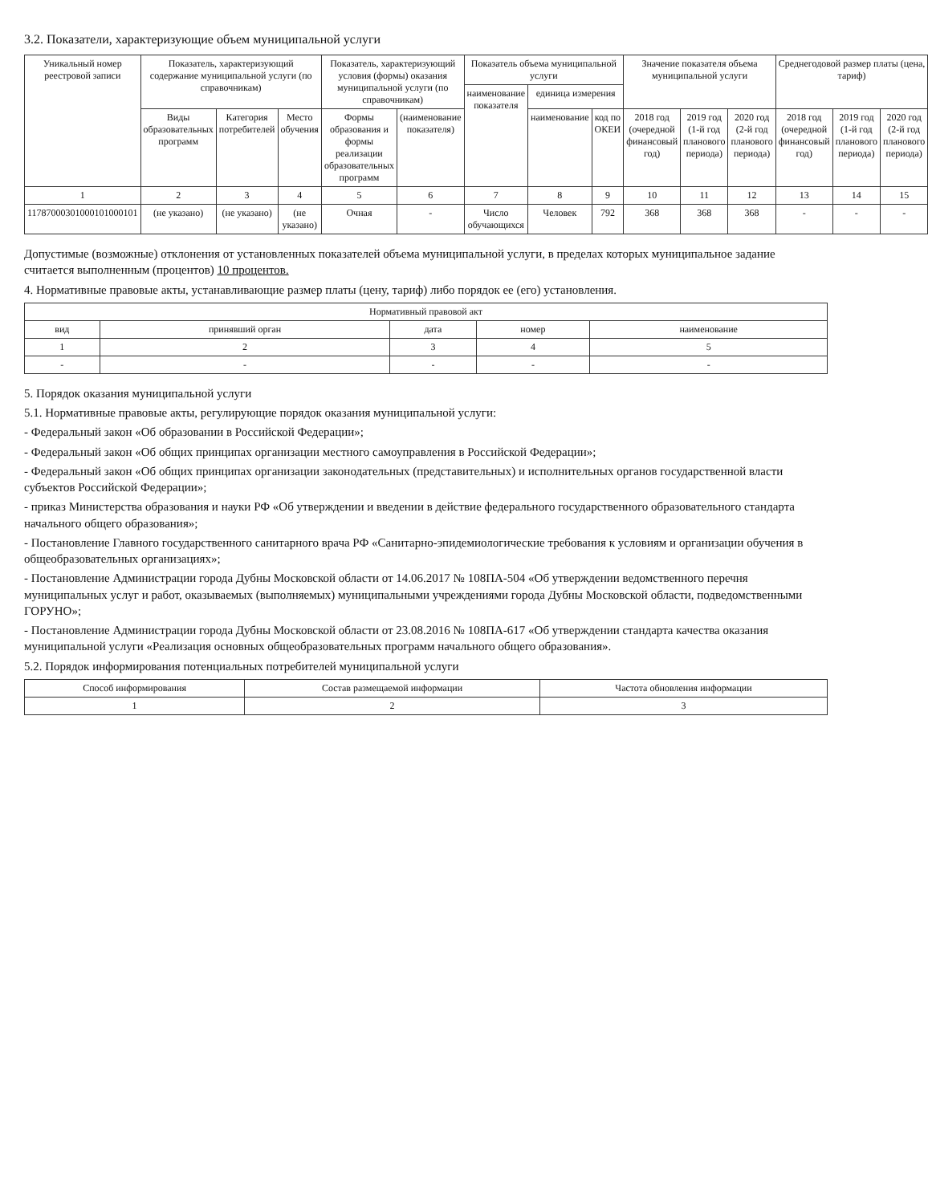3.2. Показатели, характеризующие объем муниципальной услуги
| Уникальный номер реестровой записи | Показатель, характеризующий содержание муниципальной услуги (по справочникам) | | | Показатель, характеризующий условия (формы) оказания муниципальной услуги (по справочникам) | | Показатель объема муниципальной услуги | | | Значение показателя объема муниципальной услуги | | | Среднегодовой размер платы (цена, тариф) | | |
| --- | --- | --- | --- | --- | --- | --- | --- | --- | --- | --- | --- | --- | --- | --- |
| | | | | | | наименование показателя | единица измерения | | | | | | | |
| | Виды образовательных программ | Категория потребителей | Место обучения | Формы образования и формы реализации образовательных программ | (наименование показателя) | | наименование | код по ОКЕИ | 2018 год (очередной финансовый год) | 2019 год (1-й год планового периода) | 2020 год (2-й год планового периода) | 2018 год (очередной финансовый год) | 2019 год (1-й год планового периода) | 2020 год (2-й год планового периода) |
| 1 | 2 | 3 | 4 | 5 | 6 | 7 | 8 | 9 | 10 | 11 | 12 | 13 | 14 | 15 |
| 11787000301000101000101 | (не указано) | (не указано) | (не указано) | Очная | - | Число обучающихся | Человек | 792 | 368 | 368 | 368 | - | - | - |
Допустимые (возможные) отклонения от установленных показателей объема муниципальной услуги, в пределах которых муниципальное задание считается выполненным (процентов) 10 процентов.
4. Нормативные правовые акты, устанавливающие размер платы (цену, тариф) либо порядок ее (его) установления.
| Нормативный правовой акт | | | | |
| --- | --- | --- | --- | --- |
| вид | принявший орган | дата | номер | наименование |
| 1 | 2 | 3 | 4 | 5 |
| - | - | - | - | - |
5. Порядок оказания муниципальной услуги
5.1. Нормативные правовые акты, регулирующие порядок оказания муниципальной услуги:
- Федеральный закон «Об образовании в Российской Федерации»;
- Федеральный закон «Об общих принципах организации местного самоуправления в Российской Федерации»;
- Федеральный закон «Об общих принципах организации законодательных (представительных) и исполнительных органов государственной власти субъектов Российской Федерации»;
- приказ Министерства образования и науки РФ «Об утверждении и введении в действие федерального государственного образовательного стандарта начального общего образования»;
- Постановление Главного государственного санитарного врача РФ «Санитарно-эпидемиологические требования к условиям и организации обучения в общеобразовательных организациях»;
- Постановление Администрации города Дубны Московской области от 14.06.2017 № 108ПА-504 «Об утверждении ведомственного перечня муниципальных услуг и работ, оказываемых (выполняемых) муниципальными учреждениями города Дубны Московской области, подведомственными ГОРУНО»;
- Постановление Администрации города Дубны Московской области от 23.08.2016 № 108ПА-617 «Об утверждении стандарта качества оказания муниципальной услуги «Реализация основных общеобразовательных программ начального общего образования».
5.2. Порядок информирования потенциальных потребителей муниципальной услуги
| Способ информирования | Состав размещаемой информации | Частота обновления информации |
| --- | --- | --- |
| 1 | 2 | 3 |